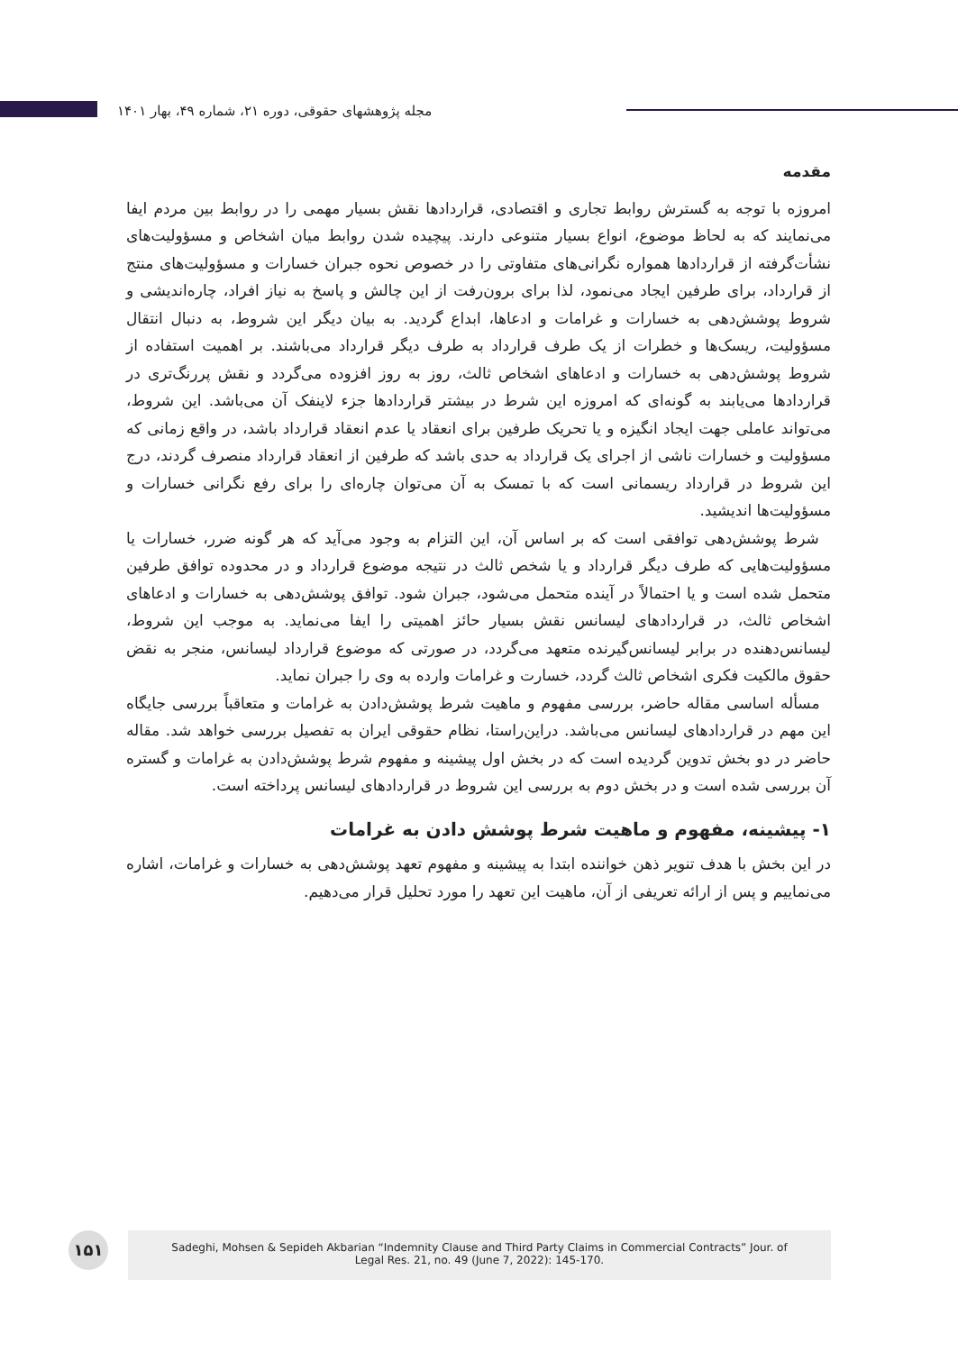مجله پژوهشهای حقوقی، دوره ۲۱، شماره ۴۹، بهار ۱۴۰۱
مقدمه
امروزه با توجه به گسترش روابط تجاری و اقتصادی، قراردادها نقش بسیار مهمی را در روابط بین مردم ایفا می‌نمایند که به لحاظ موضوع، انواع بسیار متنوعی دارند. پیچیده شدن روابط میان اشخاص و مسؤولیت‌های نشأت‌گرفته از قراردادها همواره نگرانی‌های متفاوتی را در خصوص نحوه جبران خسارات و مسؤولیت‌های منتج از قرارداد، برای طرفین ایجاد می‌نمود، لذا برای برون‌رفت از این چالش و پاسخ به نیاز افراد، چاره‌اندیشی و شروط پوشش‌دهی به خسارات و غرامات و ادعاها، ابداع گردید. به بیان دیگر این شروط، به دنبال انتقال مسؤولیت، ریسک‌ها و خطرات از یک طرف قرارداد به طرف دیگر قرارداد می‌باشند. بر اهمیت استفاده از شروط پوشش‌دهی به خسارات و ادعاهای اشخاص ثالث، روز به روز افزوده می‌گردد و نقش پررنگ‌تری در قراردادها می‌یابند به گونه‌ای که امروزه این شرط در بیشتر قراردادها جزء لاینفک آن می‌باشد. این شروط، می‌تواند عاملی جهت ایجاد انگیزه و یا تحریک طرفین برای انعقاد یا عدم انعقاد قرارداد باشد، در واقع زمانی که مسؤولیت و خسارات ناشی از اجرای یک قرارداد به حدی باشد که طرفین از انعقاد قرارداد منصرف گردند، درج این شروط در قرارداد ریسمانی است که با تمسک به آن می‌توان چاره‌ای را برای رفع نگرانی خسارات و مسؤولیت‌ها اندیشید.
شرط پوشش‌دهی توافقی است که بر اساس آن، این التزام به وجود می‌آید که هر گونه ضرر، خسارات یا مسؤولیت‌هایی که طرف دیگر قرارداد و یا شخص ثالث در نتیجه موضوع قرارداد و در محدوده توافق طرفین متحمل شده است و یا احتمالاً در آینده متحمل می‌شود، جبران شود. توافق پوشش‌دهی به خسارات و ادعاهای اشخاص ثالث، در قراردادهای لیسانس نقش بسیار حائز اهمیتی را ایفا می‌نماید. به موجب این شروط، لیسانس‌دهنده در برابر لیسانس‌گیرنده متعهد می‌گردد، در صورتی که موضوع قرارداد لیسانس، منجر به نقض حقوق مالکیت فکری اشخاص ثالث گردد، خسارت و غرامات وارده به وی را جبران نماید.
مسأله اساسی مقاله حاضر، بررسی مفهوم و ماهیت شرط پوشش‌دادن به غرامات و متعاقباً بررسی جایگاه این مهم در قراردادهای لیسانس می‌باشد. دراین‌راستا، نظام حقوقی ایران به تفصیل بررسی خواهد شد. مقاله حاضر در دو بخش تدوین گردیده است که در بخش اول پیشینه و مفهوم شرط پوشش‌دادن به غرامات و گستره آن بررسی شده است و در بخش دوم به بررسی این شروط در قراردادهای لیسانس پرداخته است.
۱- پیشینه، مفهوم و ماهیت شرط پوشش دادن به غرامات
در این بخش با هدف تنویر ذهن خواننده ابتدا به پیشینه و مفهوم تعهد پوشش‌دهی به خسارات و غرامات، اشاره می‌نماییم و پس از ارائه تعریفی از آن، ماهیت این تعهد را مورد تحلیل قرار می‌دهیم.
۱۵۱
Sadeghi, Mohsen & Sepideh Akbarian “Indemnity Clause and Third Party Claims in Commercial Contracts” Jour. of
Legal Res. 21, no. 49 (June 7, 2022): 145-170.